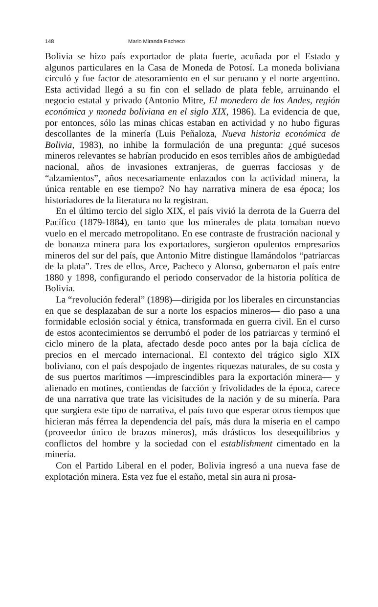148 Mario Miranda Pacheco
Bolivia se hizo país exportador de plata fuerte, acuñada por el Estado y algunos particulares en la Casa de Moneda de Potosí. La moneda boliviana circuló y fue factor de atesoramiento en el sur peruano y el norte argentino. Esta actividad llegó a su fin con el sellado de plata feble, arruinando el negocio estatal y privado (Antonio Mitre, El monedero de los Andes, región económica y moneda boliviana en el siglo XIX, 1986). La evidencia de que, por entonces, sólo las minas chicas estaban en actividad y no hubo figuras descollantes de la minería (Luis Peñaloza, Nueva historia económica de Bolivia, 1983), no inhibe la formulación de una pregunta: ¿qué sucesos mineros relevantes se habrían producido en esos terribles años de ambigüedad nacional, años de invasiones extranjeras, de guerras facciosas y de “alzamientos”, años necesariamente enlazados con la actividad minera, la única rentable en ese tiempo? No hay narrativa minera de esa época; los historiadores de la literatura no la registran.
En el último tercio del siglo XIX, el país vivió la derrota de la Guerra del Pacífico (1879-1884), en tanto que los minerales de plata tomaban nuevo vuelo en el mercado metropolitano. En ese contraste de frustración nacional y de bonanza minera para los exportadores, surgieron opulentos empresarios mineros del sur del país, que Antonio Mitre distingue llamándolos “patriarcas de la plata”. Tres de ellos, Arce, Pacheco y Alonso, gobernaron el país entre 1880 y 1898, configurando el periodo conservador de la historia política de Bolivia.
La “revolución federal” (1898)—dirigida por los liberales en circunstancias en que se desplazaban de sur a norte los espacios mineros— dio paso a una formidable eclosión social y étnica, transformada en guerra civil. En el curso de estos acontecimientos se derrumbó el poder de los patriarcas y terminó el ciclo minero de la plata, afectado desde poco antes por la baja cíclica de precios en el mercado internacional. El contexto del trágico siglo XIX boliviano, con el país despojado de ingentes riquezas naturales, de su costa y de sus puertos marítimos —imprescindibles para la exportación minera— y alienado en motines, contiendas de facción y frivolidades de la época, carece de una narrativa que trate las vicisitudes de la nación y de su minería. Para que surgiera este tipo de narrativa, el país tuvo que esperar otros tiempos que hicieran más férrea la dependencia del país, más dura la miseria en el campo (proveedor único de brazos mineros), más drásticos los desequilibrios y conflictos del hombre y la sociedad con el establishment cimentado en la minería.
Con el Partido Liberal en el poder, Bolivia ingresó a una nueva fase de explotación minera. Esta vez fue el estaño, metal sin aura ni prosa-